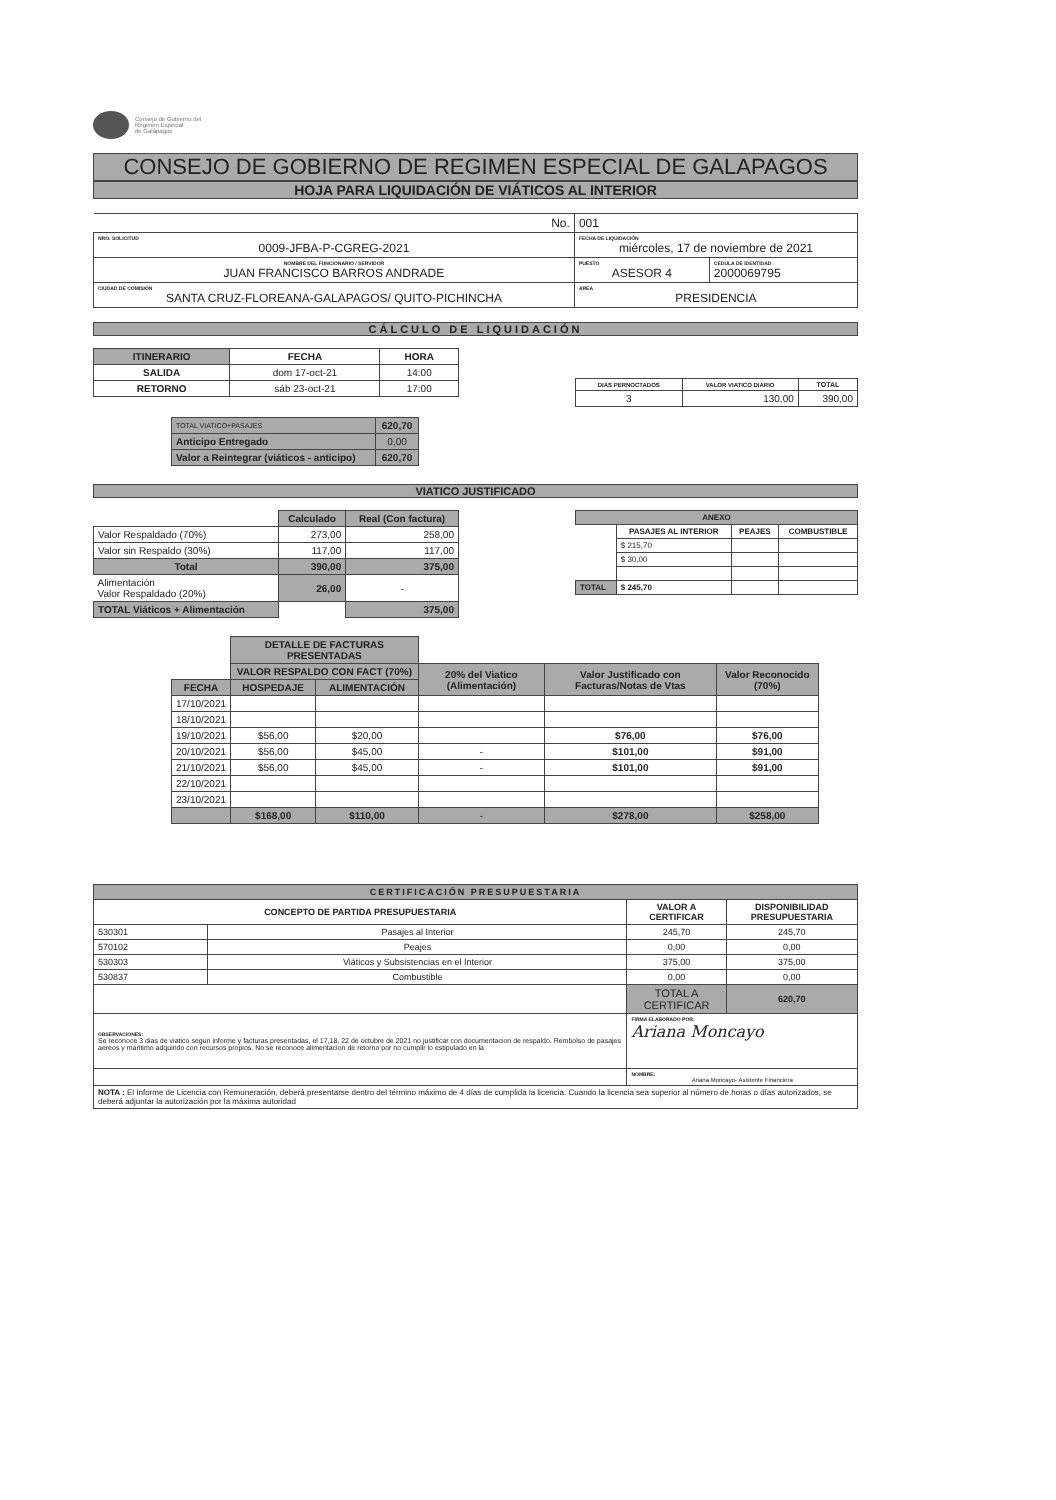Consejo de Gobierno del
Regimen Especial
de Galápagos
CONSEJO DE GOBIERNO DE REGIMEN ESPECIAL DE GALAPAGOS
HOJA PARA LIQUIDACIÓN DE VIÁTICOS AL INTERIOR
| No. | 001 | |
| NRO. SOLICITUD 0009-JFBA-P-CGREG-2021 | FECHA DE LIQUIDACIÓN miércoles, 17 de noviembre de 2021 | |
| NOMBRE DEL FUNCIONARIO / SERVIDOR JUAN FRANCISCO BARROS ANDRADE | PUESTO ASESOR 4 | CEDULA DE IDENTIDAD 2000069795 |
| CIUDAD DE COMISIÓN SANTA CRUZ-FLOREANA-GALAPAGOS/ QUITO-PICHINCHA | AREA PRESIDENCIA | |
CÁLCULO DE LIQUIDACIÓN
| ITINERARIO | FECHA | HORA |
| --- | --- | --- |
| SALIDA | dom 17-oct-21 | 14:00 |
| RETORNO | sáb 23-oct-21 | 17:00 |
| DIAS PERNOCTADOS | VALOR VIATICO DIARIO | TOTAL |
| --- | --- | --- |
| 3 | 130,00 | 390,00 |
| TOTAL VIATICO+PASAJES | 620,70 |
| Anticipo Entregado | 0,00 |
| Valor a Reintegrar (viáticos - anticipo) | 620,70 |
VIATICO JUSTIFICADO
| | Calculado | Real (Con factura) |
| Valor Respaldado (70%) | 273,00 | 258,00 |
| Valor sin Respaldo (30%) | 117,00 | 117,00 |
| Total | 390,00 | 375,00 |
| Alimentación Valor Respaldado (20%) | 26,00 | - |
| TOTAL Viáticos + Alimentación | | 375,00 |
| ANEXO | | | |
| --- | --- | --- | --- |
| | PASAJES AL INTERIOR | PEAJES | COMBUSTIBLE |
| | $ 215,70 | | |
| | $ 30,00 | | |
| TOTAL | $ 245,70 | | |
| | DETALLE DE FACTURAS PRESENTADAS | | | | |
| | VALOR RESPALDO CON FACT (70%) | | 20% del Viatico (Alimentación) | Valor Justificado con Facturas/Notas de Vtas | Valor Reconocido (70%) |
| FECHA | HOSPEDAJE | ALIMENTACIÓN | | | |
| 17/10/2021 | | | | | |
| 18/10/2021 | | | | | |
| 19/10/2021 | $56,00 | $20,00 | | $76,00 | $76,00 |
| 20/10/2021 | $56,00 | $45,00 | - | $101,00 | $91,00 |
| 21/10/2021 | $56,00 | $45,00 | - | $101,00 | $91,00 |
| 22/10/2021 | | | | | |
| 23/10/2021 | | | | | |
| | $168,00 | $110,00 | - | $278,00 | $258,00 |
| CERTIFICACIÓN PRESUPUESTARIA | | | |
| --- | --- | --- | --- |
| CONCEPTO DE PARTIDA PRESUPUESTARIA | | VALOR A CERTIFICAR | DISPONIBILIDAD PRESUPUESTARIA |
| 530301 | Pasajes al Interior | 245,70 | 245,70 |
| 570102 | Peajes | 0,00 | 0,00 |
| 530303 | Viáticos y Subsistencias en el Interior | 375,00 | 375,00 |
| 530837 | Combustible | 0,00 | 0,00 |
| | | TOTAL A CERTIFICAR | 620,70 |
| OBSERVACIONES: Se reconoce 3 dias de viatico segun informe y facturas presentadas, el 17,18, 22 de octubre de 2021 no justificar con documentacion de respaldo. Rembolso de pasajes aereos y maritimo adquirido con recursos propios. No se reconoce alimentacion de retorno por no cumplir lo estipulado en la | | FIRMA ELABORADO POR: Ariana Moncayo | |
| | | NOMBRE: Ariana Moncayo- Asistente Financiera | |
| NOTA : El Informe de Licencia con Remuneración, deberá presentarse dentro del término máximo de 4 días de cumplida la licencia. Cuando la licencia sea superior al número de horas o días autorizados, se deberá adjuntar la autorización por la máxima autoridad | | | |